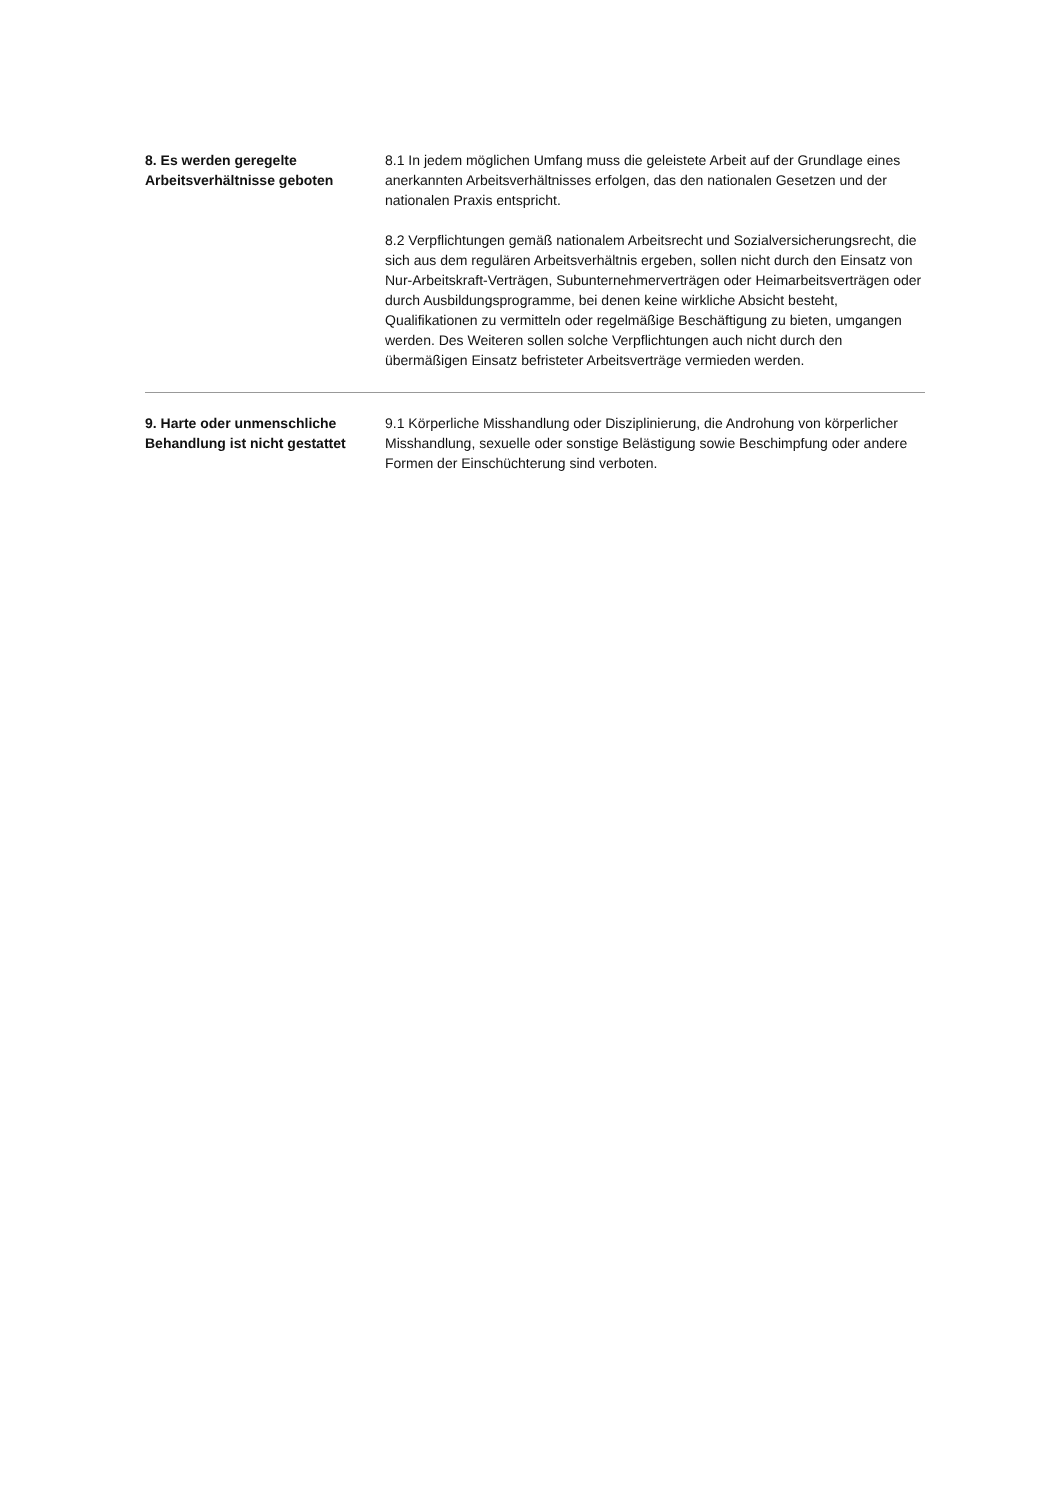8. Es werden geregelte Arbeitsverhältnisse geboten
8.1 In jedem möglichen Umfang muss die geleistete Arbeit auf der Grundlage eines anerkannten Arbeitsverhältnisses erfolgen, das den nationalen Gesetzen und der nationalen Praxis entspricht.
8.2 Verpflichtungen gemäß nationalem Arbeitsrecht und Sozialversicherungsrecht, die sich aus dem regulären Arbeitsverhältnis ergeben, sollen nicht durch den Einsatz von Nur-Arbeitskraft-Verträgen, Subunternehmerverträgen oder Heimarbeitsverträgen oder durch Ausbildungsprogramme, bei denen keine wirkliche Absicht besteht, Qualifikationen zu vermitteln oder regelmäßige Beschäftigung zu bieten, umgangen werden. Des Weiteren sollen solche Verpflichtungen auch nicht durch den übermäßigen Einsatz befristeter Arbeitsverträge vermieden werden.
9. Harte oder unmenschliche Behandlung ist nicht gestattet
9.1 Körperliche Misshandlung oder Disziplinierung, die Androhung von körperlicher Misshandlung, sexuelle oder sonstige Belästigung sowie Beschimpfung oder andere Formen der Einschüchterung sind verboten.